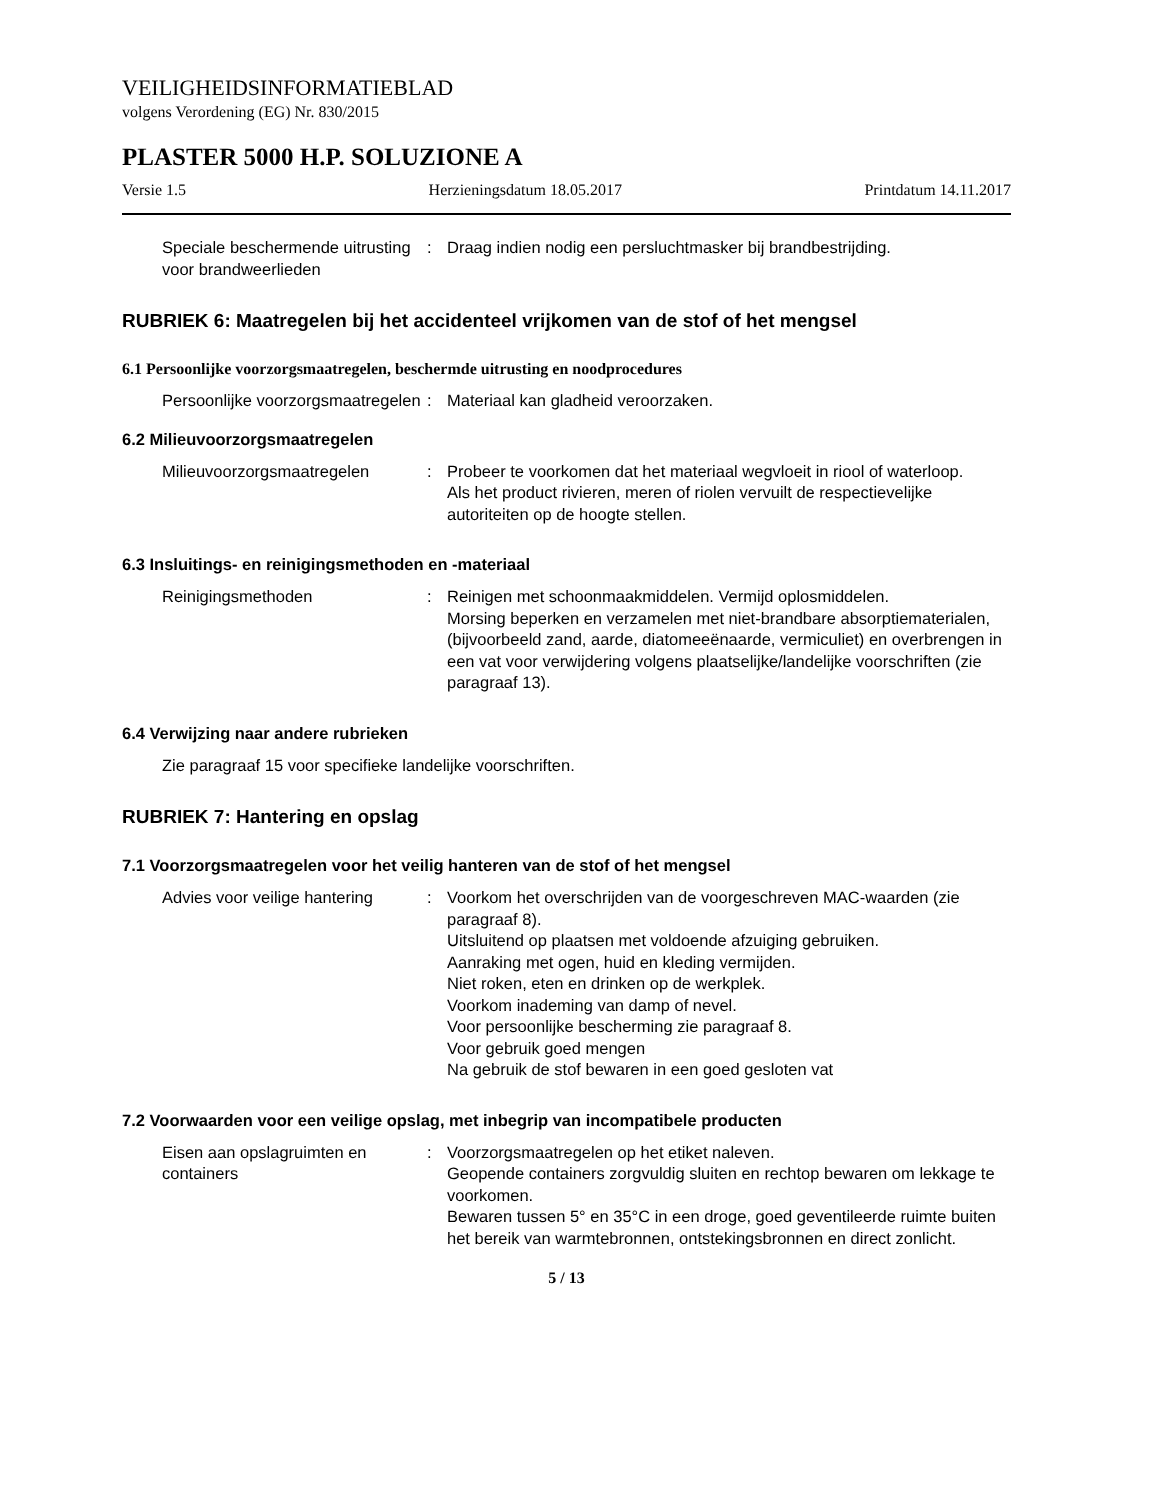VEILIGHEIDSINFORMATIEBLAD
volgens Verordening (EG) Nr. 830/2015
PLASTER 5000 H.P. SOLUZIONE A
Versie 1.5 Herzieningsdatum 18.05.2017 Printdatum 14.11.2017
Speciale beschermende uitrusting voor brandweerlieden
: Draag indien nodig een persluchtmasker bij brandbestrijding.
RUBRIEK 6: Maatregelen bij het accidenteel vrijkomen van de stof of het mengsel
6.1 Persoonlijke voorzorgsmaatregelen, beschermde uitrusting en noodprocedures
Persoonlijke voorzorgsmaatregelen
: Materiaal kan gladheid veroorzaken.
6.2 Milieuvoorzorgsmaatregelen
Milieuvoorzorgsmaatregelen : Probeer te voorkomen dat het materiaal wegvloeit in riool of waterloop.
Als het product rivieren, meren of riolen vervuilt de respectievelijke autoriteiten op de hoogte stellen.
6.3 Insluitings- en reinigingsmethoden en -materiaal
Reinigingsmethoden : Reinigen met schoonmaakmiddelen. Vermijd oplosmiddelen.
Morsing beperken en verzamelen met niet-brandbare absorptiematerialen, (bijvoorbeeld zand, aarde, diatomeeënaarde, vermiculiet) en overbrengen in een vat voor verwijdering volgens plaatselijke/landelijke voorschriften (zie paragraaf 13).
6.4 Verwijzing naar andere rubrieken
Zie paragraaf 15 voor specifieke landelijke voorschriften.
RUBRIEK 7: Hantering en opslag
7.1 Voorzorgsmaatregelen voor het veilig hanteren van de stof of het mengsel
Advies voor veilige hantering
: Voorkom het overschrijden van de voorgeschreven MAC-waarden (zie paragraaf 8).
Uitsluitend op plaatsen met voldoende afzuiging gebruiken.
Aanraking met ogen, huid en kleding vermijden.
Niet roken, eten en drinken op de werkplek.
Voorkom inademing van damp of nevel.
Voor persoonlijke bescherming zie paragraaf 8.
Voor gebruik goed mengen
Na gebruik de stof bewaren in een goed gesloten vat
7.2 Voorwaarden voor een veilige opslag, met inbegrip van incompatibele producten
Eisen aan opslagruimten en containers
: Voorzorgsmaatregelen op het etiket naleven.
Geopende containers zorgvuldig sluiten en rechtop bewaren om lekkage te voorkomen.
Bewaren tussen 5° en 35°C in een droge, goed geventileerde ruimte buiten het bereik van warmtebronnen, ontstekingsbronnen en direct zonlicht.
5 / 13